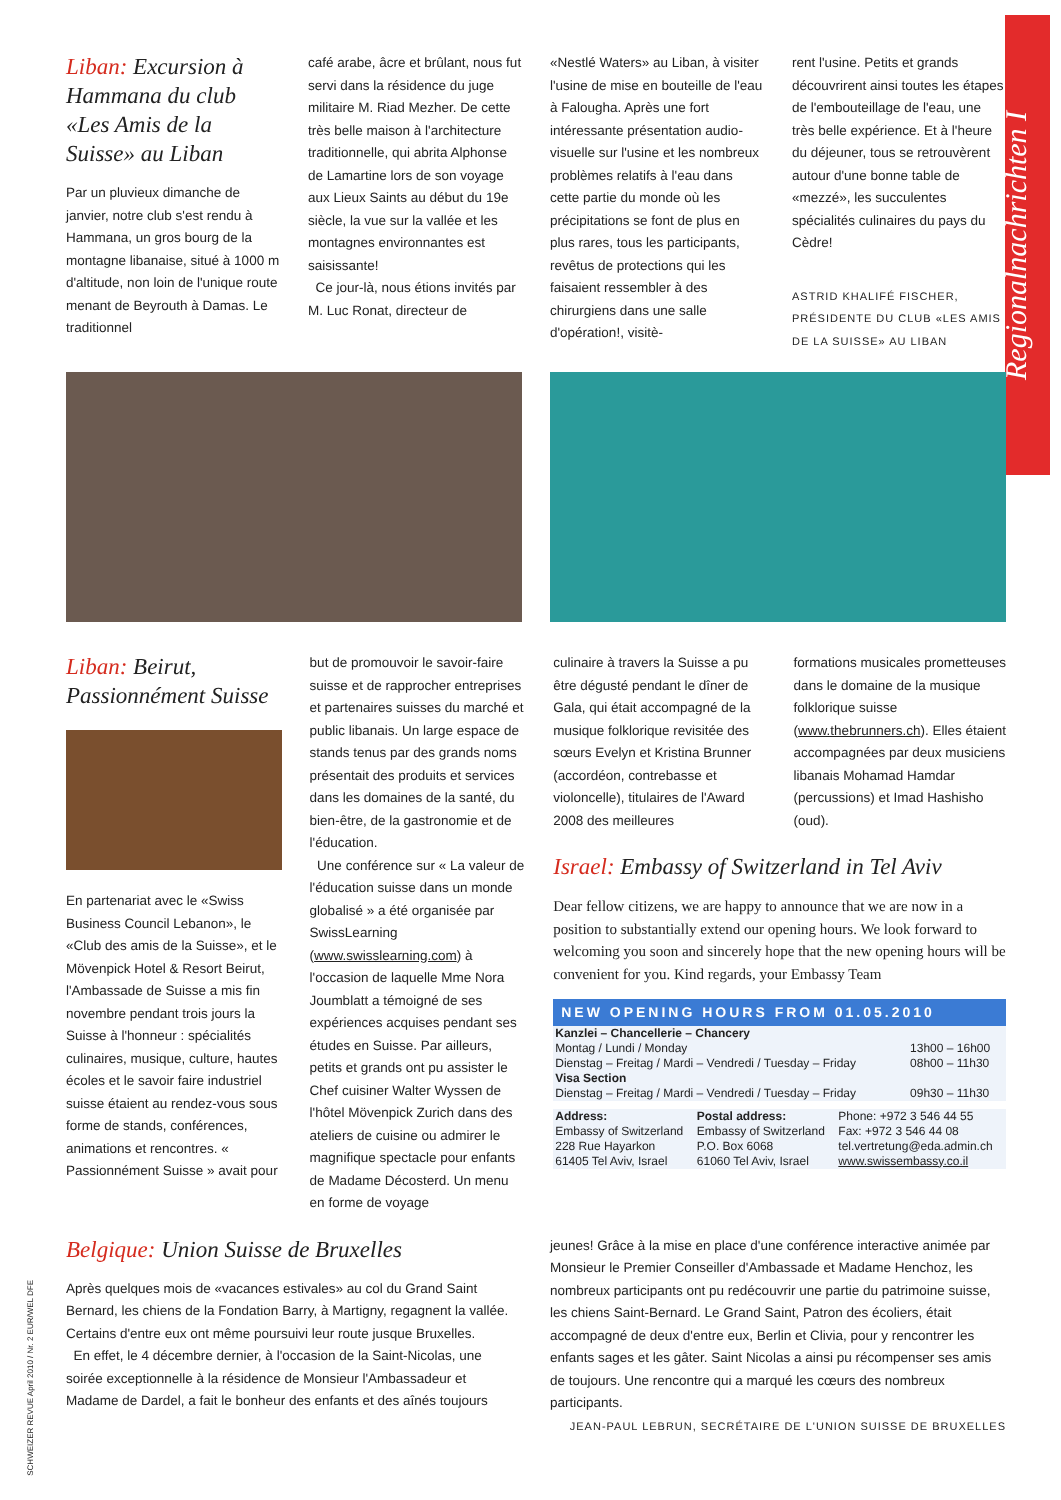Regionalnachrichten I
Liban: Excursion à Hammana du club «Les Amis de la Suisse» au Liban
Par un pluvieux dimanche de janvier, notre club s'est rendu à Hammana, un gros bourg de la montagne libanaise, situé à 1000 m d'altitude, non loin de l'unique route menant de Beyrouth à Damas. Le traditionnel
café arabe, âcre et brûlant, nous fut servi dans la résidence du juge militaire M. Riad Mezher. De cette très belle maison à l'architecture traditionnelle, qui abrita Alphonse de Lamartine lors de son voyage aux Lieux Saints au début du 19e siècle, la vue sur la vallée et les montagnes environnantes est saisissante!
Ce jour-là, nous étions invités par M. Luc Ronat, directeur de
«Nestlé Waters» au Liban, à visiter l'usine de mise en bouteille de l'eau à Falougha. Après une fort intéressante présentation audio-visuelle sur l'usine et les nombreux problèmes relatifs à l'eau dans cette partie du monde où les précipitations se font de plus en plus rares, tous les participants, revêtus de protections qui les faisaient ressembler à des chirurgiens dans une salle d'opération!, visitè-
rent l'usine. Petits et grands découvrirent ainsi toutes les étapes de l'embouteillage de l'eau, une très belle expérience. Et à l'heure du déjeuner, tous se retrouvèrent autour d'une bonne table de «mezzé», les succulentes spécialités culinaires du pays du Cèdre!
ASTRID KHALIFÉ FISCHER, PRÉSIDENTE DU CLUB «LES AMIS DE LA SUISSE» AU LIBAN
Liban: Beirut, Passionnément Suisse
En partenariat avec le «Swiss Business Council Lebanon», le «Club des amis de la Suisse», et le Mövenpick Hotel & Resort Beirut, l'Ambassade de Suisse a mis fin novembre pendant trois jours la Suisse à l'honneur : spécialités culinaires, musique, culture, hautes écoles et le savoir faire industriel suisse étaient au rendez-vous sous forme de stands, conférences, animations et rencontres. « Passionnément Suisse » avait pour
but de promouvoir le savoir-faire suisse et de rapprocher entreprises et partenaires suisses du marché et public libanais. Un large espace de stands tenus par des grands noms présentait des produits et services dans les domaines de la santé, du bien-être, de la gastronomie et de l'éducation.
Une conférence sur « La valeur de l'éducation suisse dans un monde globalisé » a été organisée par SwissLearning (www.swisslearning.com) à l'occasion de laquelle Mme Nora Joumblatt a témoigné de ses expériences acquises pendant ses études en Suisse. Par ailleurs, petits et grands ont pu assister le Chef cuisiner Walter Wyssen de l'hôtel Mövenpick Zurich dans des ateliers de cuisine ou admirer le magnifique spectacle pour enfants de Madame Décosterd. Un menu en forme de voyage
culinaire à travers la Suisse a pu être dégusté pendant le dîner de Gala, qui était accompagné de la musique folklorique revisitée des sœurs Evelyn et Kristina Brunner (accordéon, contrebasse et violoncelle), titulaires de l'Award 2008 des meilleures
formations musicales prometteuses dans le domaine de la musique folklorique suisse (www.thebrunners.ch). Elles étaient accompagnées par deux musiciens libanais Mohamad Hamdar (percussions) et Imad Hashisho (oud).
Israel: Embassy of Switzerland in Tel Aviv
Dear fellow citizens, we are happy to announce that we are now in a position to substantially extend our opening hours. We look forward to welcoming you soon and sincerely hope that the new opening hours will be convenient for you. Kind regards, your Embassy Team
NEW OPENING HOURS FROM 01.05.2010
| Kanzlei – Chancellerie – Chancery | |
| Montag / Lundi / Monday | 13h00 – 16h00 |
| Dienstag – Freitag / Mardi – Vendredi / Tuesday – Friday | 08h00 – 11h30 |
| Visa Section | |
| Dienstag – Freitag / Mardi – Vendredi / Tuesday – Friday | 09h30 – 11h30 |
| Address: Embassy of Switzerland 228 Rue Hayarkon 61405 Tel Aviv, Israel | Postal address: Embassy of Switzerland P.O. Box 6068 61060 Tel Aviv, Israel | Phone: +972 3 546 44 55 Fax: +972 3 546 44 08 tel.vertretung@eda.admin.ch www.swissembassy.co.il |
Belgique: Union Suisse de Bruxelles
Après quelques mois de «vacances estivales» au col du Grand Saint Bernard, les chiens de la Fondation Barry, à Martigny, regagnent la vallée. Certains d'entre eux ont même poursuivi leur route jusque Bruxelles.
En effet, le 4 décembre dernier, à l'occasion de la Saint-Nicolas, une soirée exceptionnelle à la résidence de Monsieur l'Ambassadeur et Madame de Dardel, a fait le bonheur des enfants et des aînés toujours
jeunes! Grâce à la mise en place d'une conférence interactive animée par Monsieur le Premier Conseiller d'Ambassade et Madame Henchoz, les nombreux participants ont pu redécouvrir une partie du patrimoine suisse, les chiens Saint-Bernard. Le Grand Saint, Patron des écoliers, était accompagné de deux d'entre eux, Berlin et Clivia, pour y rencontrer les enfants sages et les gâter. Saint Nicolas a ainsi pu récompenser ses amis de toujours. Une rencontre qui a marqué les cœurs des nombreux participants.
JEAN-PAUL LEBRUN, SECRÉTAIRE DE L'UNION SUISSE DE BRUXELLES
SCHWEIZER REVUE April 2010 / Nr. 2 EUR/WEL DFE